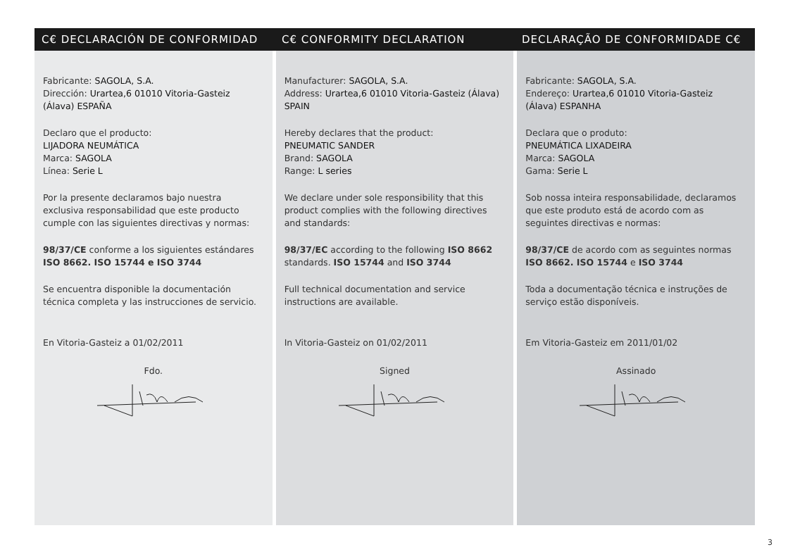C€ DECLARACIÓN DE CONFORMIDAD C€ CONFORMITY DECLARATION DECLARAÇÃO DE CONFORMIDADE C€
Fabricante: SAGOLA, S.A.
Dirección: Urartea,6 01010 Vitoria-Gasteiz (Álava) ESPAÑA
Declaro que el producto:
LIJADORA NEUMÁTICA
Marca: SAGOLA
Línea: Serie L
Por la presente declaramos bajo nuestra exclusiva responsabilidad que este producto cumple con las siguientes directivas y normas:
98/37/CE conforme a los siguientes estándares ISO 8662. ISO 15744 e ISO 3744
Se encuentra disponible la documentación técnica completa y las instrucciones de servicio.
En Vitoria-Gasteiz a 01/02/2011
Fdo.
Manufacturer: SAGOLA, S.A.
Address: Urartea,6 01010 Vitoria-Gasteiz (Álava) SPAIN
Hereby declares that the product:
PNEUMATIC SANDER
Brand: SAGOLA
Range: L series
We declare under sole responsibility that this product complies with the following directives and standards:
98/37/EC according to the following ISO 8662 standards. ISO 15744 and ISO 3744
Full technical documentation and service instructions are available.
In Vitoria-Gasteiz on 01/02/2011
Signed
Fabricante: SAGOLA, S.A.
Endereço: Urartea,6 01010 Vitoria-Gasteiz (Álava) ESPANHA
Declara que o produto:
PNEUMÁTICA LIXADEIRA
Marca: SAGOLA
Gama: Serie L
Sob nossa inteira responsabilidade, declaramos que este produto está de acordo com as seguintes directivas e normas:
98/37/CE de acordo com as seguintes normas ISO 8662. ISO 15744 e ISO 3744
Toda a documentação técnica e instruções de serviço estão disponíveis.
Em Vitoria-Gasteiz em 2011/01/02
Assinado
3